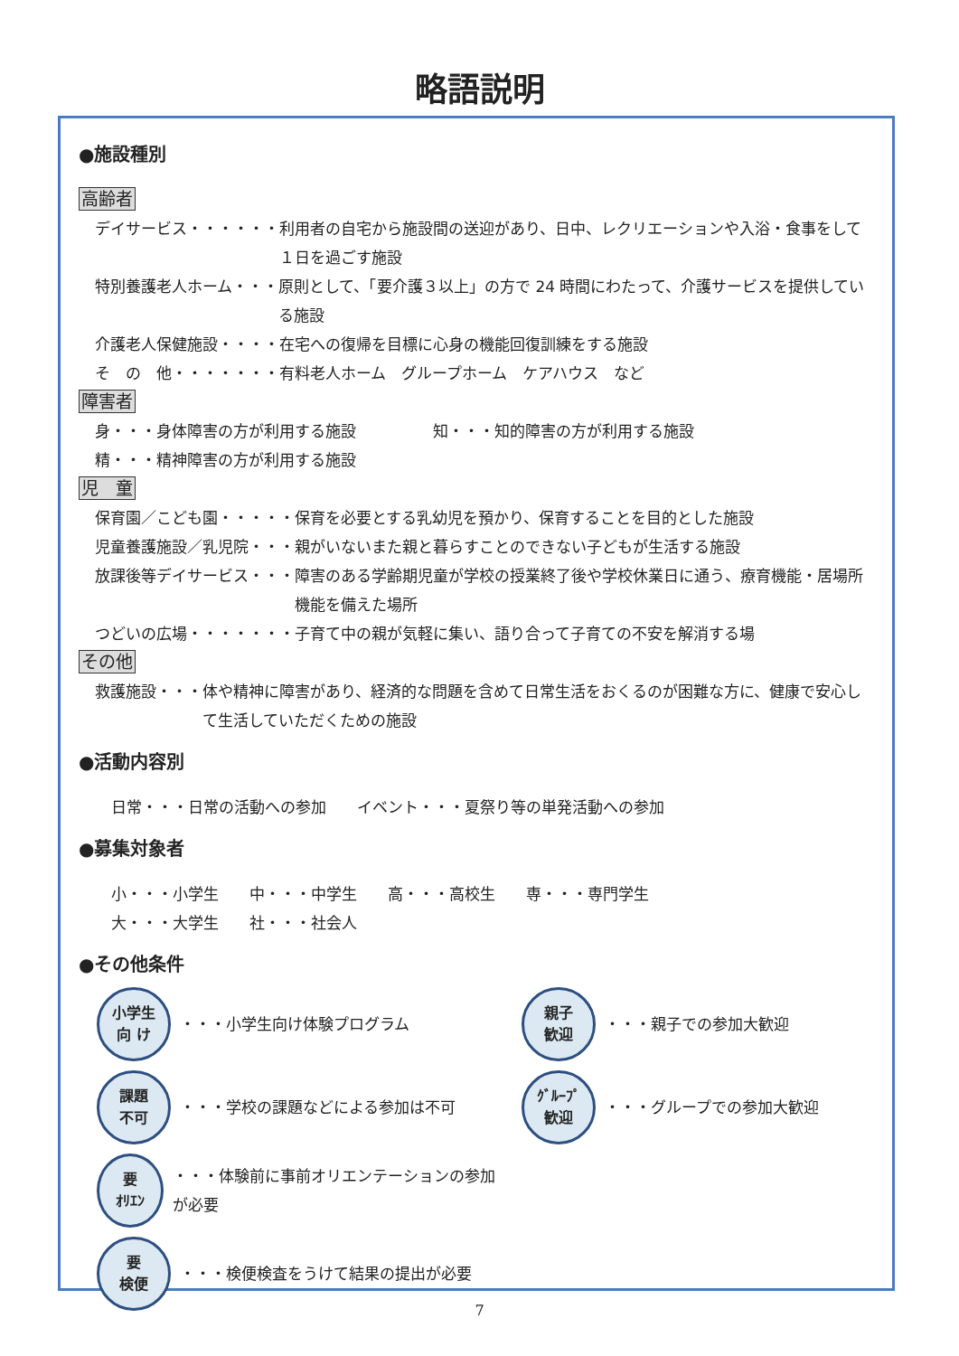略語説明
●施設種別
高齢者
デイサービス・・・・・・ 利用者の自宅から施設間の送迎があり、日中、レクリエーションや入浴・食事をして１日を過ごす施設
特別養護老人ホーム・・・ 原則として、「要介護３以上」の方で 24 時間にわたって、介護サービスを提供している施設
介護老人保健施設・・・・ 在宅への復帰を目標に心身の機能回復訓練をする施設
そ　の　他・・・・・・・ 有料老人ホーム　グループホーム　ケアハウス　など
障害者
身・・・身体障害の方が利用する施設　　　　　知・・・知的障害の方が利用する施設
精・・・精神障害の方が利用する施設
児　童
保育園／こども園・・・・・ 保育を必要とする乳幼児を預かり、保育することを目的とした施設
児童養護施設／乳児院・・・ 親がいないまた親と暮らすことのできない子どもが生活する施設
放課後等デイサービス・・・ 障害のある学齢期児童が学校の授業終了後や学校休業日に通う、療育機能・居場所機能を備えた場所
つどいの広場・・・・・・・ 子育て中の親が気軽に集い、語り合って子育ての不安を解消する場
その他
救護施設・・・ 体や精神に障害があり、経済的な問題を含めて日常生活をおくるのが困難な方に、健康で安心して生活していただくための施設
●活動内容別
日常・・・日常の活動への参加　　イベント・・・夏祭り等の単発活動への参加
●募集対象者
小・・・小学生　　中・・・中学生　　高・・・高校生　　専・・・専門学生
大・・・大学生　　社・・・社会人
●その他条件
小学生
向 け
・・・小学生向け体験プログラム
課題
不可
・・・学校の課題などによる参加は不可
要
ｵﾘｴﾝ
・・・体験前に事前オリエンテーションの参加が必要
要
検便
・・・検便検査をうけて結果の提出が必要
親子
歓迎
・・・親子での参加大歓迎
ｸﾞﾙｰﾌﾟ
歓迎
・・・グループでの参加大歓迎
7